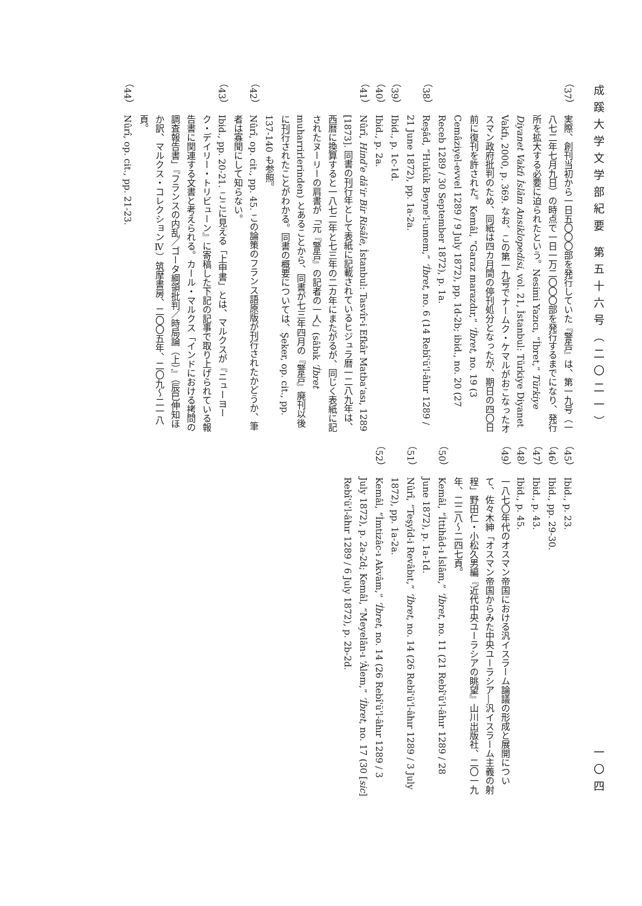成蹊大学文学部紀要 第五十六号（二〇二一） 一〇四
（37） 実際、創刊当初から一日五〇〇〇部を発行していた『警告』は、第一九号（一八七二年七月九日）の時点で一日一万二〇〇〇部を発行するまでになり、発行所を拡大する必要に迫られたという。Nesimi Yazıcı, “İbret,” Türkiye Diyanet Vakfı İslâm Ansiklopedisi, vol. 21, İstanbul: Türkiye Diyanet Vakfı, 2000, p. 369. なお、この第一九号でナームク・ケマルがおこなったオスマン政府批判のため、同紙は四カ月間の停刊処分となったが、期日の四〇日前に復刊を許された。Kemâl, “Garaz marazdır,” ‘İbret, no. 19 (3 Cemâziyel-evvel 1289 / 9 July 1872), pp. 1d-2b; ibid., no. 20 (27 Receb 1289 / 30 September 1872), p. 1a.
（38） Reşâd, “Hukûk Beyne'l-umem,” ‘İbret, no. 6 (14 Rebî'ü'l-âhır 1289 / 21 June 1872), pp. 1a-2a.
（39） Ibid., p. 1c-1d.
（40） Ibid., p. 2a.
（41） Nûrî, Hind'e dâ'ir Bir Risâle, İstanbul: Tasvîr-i Efkâr Matbaʻası, 1289 [1873]. 同書の刊行年として表紙に記載されているヒジュラ暦一二八九年は、西暦に換算すると一八七二年と七三年の二カ年にまたがるが、同じく表紙に記されたヌーリーの肩書が「元『警告』の記者の一人」(sâbık ‘İbret muharrirlerinden) とあることから、同書が七三年四月の『警告』廃刊以後に刊行されたことがわかる。同書の概要については、Şeker, op. cit., pp. 137-140 も参照。
（42） Nûrî, op. cit., pp. 45. この論策のフランス語原版が刊行されたかどうか、筆者は寡聞にして知らない。
（43） Ibid., pp. 20-21. ここに見える「上申書」とは、マルクスが『ニューヨーク・デイリー・トリビューン』に寄稿した下記の記事で取り上げられている報告書に関連する文書と考えられる。カール・マルクス「インドにおける拷問の調査報告書」『フランスの内乱／ゴータ綱領批判／時局論（上）』（辰巳伸知ほか訳、マルクス・コレクションⅣ）筑摩書房、二〇〇五年、二〇九～二一八頁。
（44） Nûrî, op. cit., pp. 21-23.
（45） Ibid., p. 23.
（46） Ibid., pp. 29-30.
（47） Ibid., p. 43.
（48） Ibid., p. 45.
（49） 一八七〇年代のオスマン帝国における汎イスラーム論議の形成と展開について、佐々木紳「オスマン帝国からみた中央ユーラシア―汎イスラーム主義の射程」野田仁・小松久男編『近代中央ユーラシアの眺望』山川出版社、二〇一九年、二二八～二四七頁。
（50） Kemâl, “İttihâd-ı İslâm,” ‘İbret, no. 11 (21 Rebî'ü'l-âhır 1289 / 28 June 1872), p. 1a-1d.
（51） Nûrî, “Teşyîd-i Revâbıt,” ‘İbret, no. 14 (26 Rebî'ü'l-âhır 1289 / 3 July 1872), pp. 1a-2a.
（52） Kemâl, “İmtizâc-ı Akvâm,” ‘İbret, no. 14 (26 Rebî'ü'l-âhır 1289 / 3 July 1872), p. 2a-2d; Kemâl, “Meyelân-ı ‘Âlem,” ‘İbret, no. 17 (30 [sic] Rebî'ü'l-âhır 1289 / 6 July 1872), p. 2b-2d.